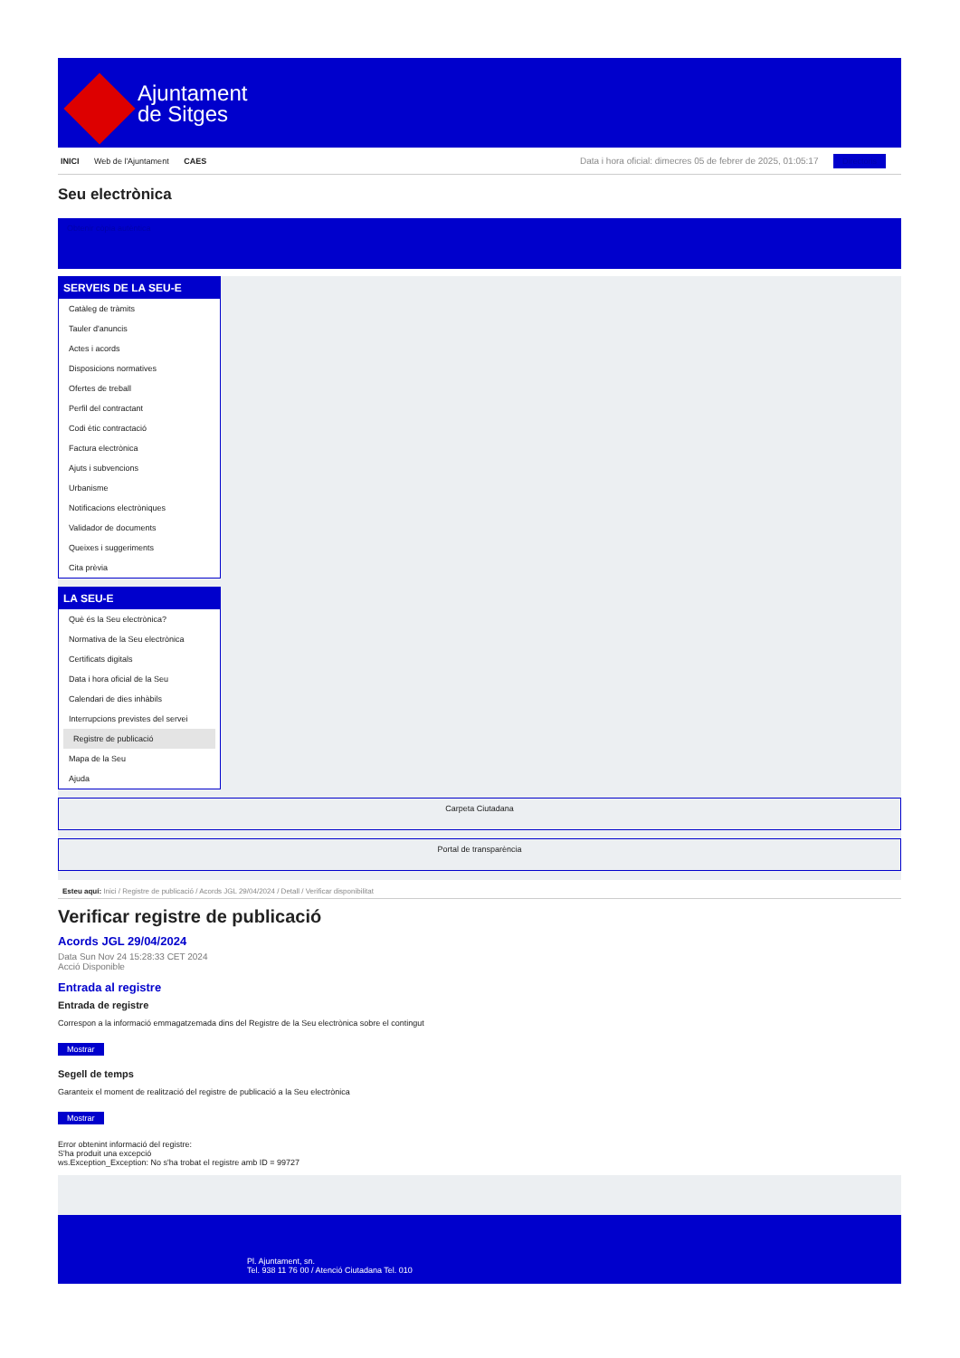Ajuntament
de Sitges
INICI Web de l'Ajuntament CAES
Data i hora oficial: dimecres 05 de febrer de 2025, 01:05:17 Directoris
Seu electrònica
Obtenir còpia autèntica
SERVEIS DE LA SEU-E
Catàleg de tràmits
Tauler d'anuncis
Actes i acords
Disposicions normatives
Ofertes de treball
Perfil del contractant
Codi ètic contractació
Factura electrònica
Ajuts i subvencions
Urbanisme
Notificacions electròniques
Validador de documents
Queixes i suggeriments
Cita prèvia
LA SEU-E
Què és la Seu electrònica?
Normativa de la Seu electrònica
Certificats digitals
Data i hora oficial de la Seu
Calendari de dies inhàbils
Interrupcions previstes del servei
Registre de publicació
Mapa de la Seu
Ajuda
Carpeta Ciutadana
Portal de transparència
Esteu aquí: Inici / Registre de publicació / Acords JGL 29/04/2024 / Detall / Verificar disponibilitat
Verificar registre de publicació
Acords JGL 29/04/2024
Data Sun Nov 24 15:28:33 CET 2024
Acció Disponible
Entrada al registre
Entrada de registre
Correspon a la informació emmagatzemada dins del Registre de la Seu electrònica sobre el contingut
Mostrar
Segell de temps
Garanteix el moment de realització del registre de publicació a la Seu electrònica
Mostrar
Error obtenint informació del registre:
S'ha produit una excepció
ws.Exception_Exception: No s'ha trobat el registre amb ID = 99727
Pl. Ajuntament, sn.
Tel. 938 11 76 00 / Atenció Ciutadana Tel. 010